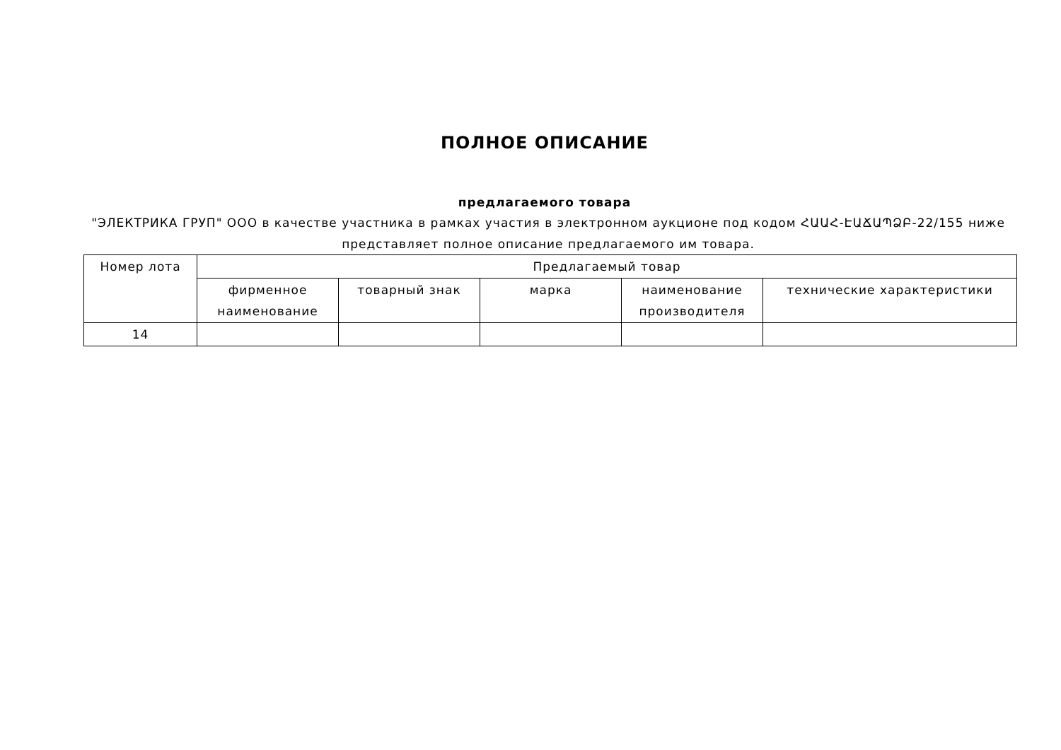ПОЛНОЕ ОПИСАНИЕ
предлагаемого товара
"ЭЛЕКТРИКА ГРУП" ООО в качестве участника в рамках участия в электронном аукционе под кодом ՀԱԱՀ-ԷԱՃԱՊՁԲ-22/155 ниже представляет полное описание предлагаемого им товара.
| Номер лота | Предлагаемый товар | | | | |
| --- | --- | --- | --- | --- | --- |
| | фирменное наименование | товарный знак | марка | наименование производителя | технические характеристики |
| 14 | | | | | |